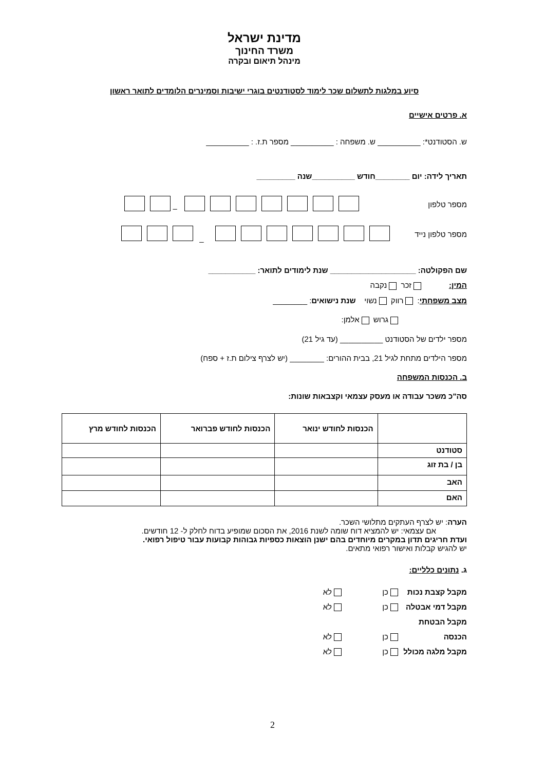מדינת ישראל
משרד החינוך
מינהל תיאום ובקרה
סיוע במלגות לתשלום שכר לימוד לסטודנטים בוגרי ישיבות וסמינרים הלומדים לתואר ראשון
א. פרטים אישיים
ש. הסטודנט*: __________ ש. משפחה : __________ מספר ת.ז. : __________
תאריך לידה: יום ________חודש __________שנה _________
מספר טלפון –
מספר טלפון נייד _
שם הפקולטה: ____________________ שנת לימודים לתואר: ___________
המין: זכר נקבה
מצב משפחתי: רווק נשוי שנת נישואים: ________
גרוש אלמן:
מספר ילדים של הסטודנט __________ (עד גיל 21)
מספר הילדים מתחת לגיל 21, בבית ההורים: ________ (יש לצרף צילום ת.ז + ספח)
ב. הכנסות המשפחה
סה"כ משכר עבודה או מעסק עצמאי וקצבאות שונות:
| | הכנסות לחודש ינואר | הכנסות לחודש פברואר | הכנסות לחודש מרץ |
| סטודנט | | | |
| בן / בת זוג | | | |
| האב | | | |
| האם | | | |
הערה: יש לצרף העתקים מתלושי השכר.
אם עצמאי: יש להמציא דוח שומה לשנת 2016, את הסכום שמופיע בדוח לחלק ל- 12 חודשים.
ועדת חריגים תדון במקרים מיוחדים בהם ישנן הוצאות כספיות גבוהות קבועות עבור טיפול רפואי.
יש להגיש קבלות ואישור רפואי מתאים.
ג. נתונים כלליים:
מקבל קצבת נכות כן לא
מקבל דמי אבטלה כן לא
מקבל הבטחת הכנסה כן לא
מקבל מלגה מכולל כן לא
2